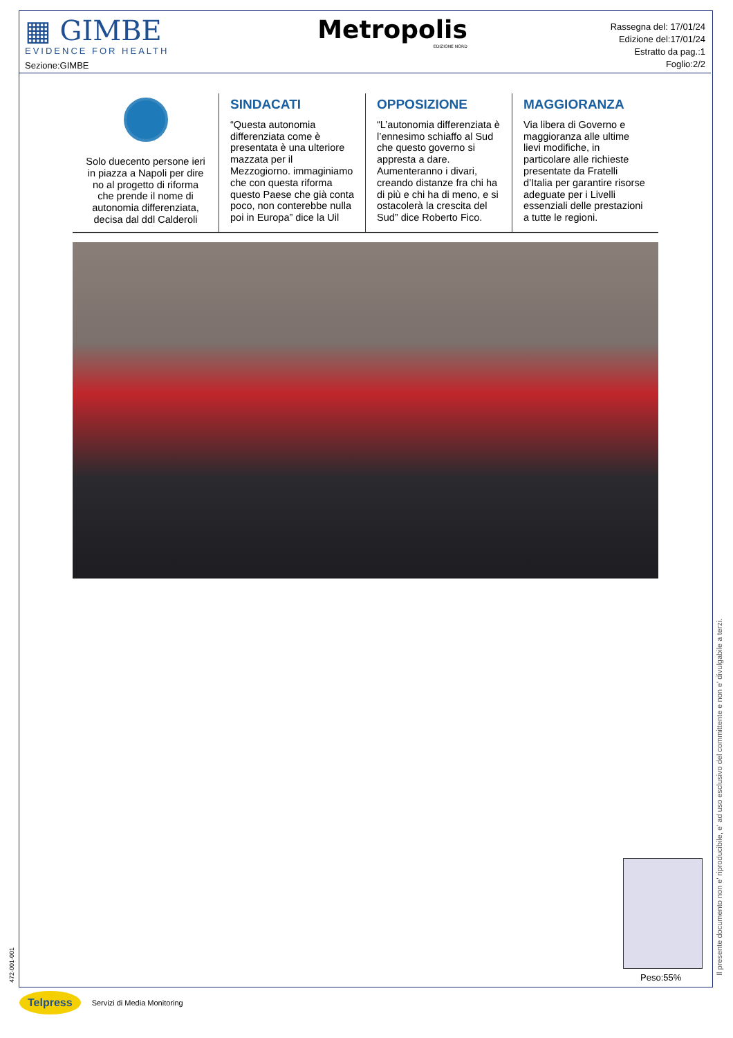▦ GIMBE
EVIDENCE FOR HEALTH
Sezione:GIMBE
Metropolis
EDIZIONE NORD
Rassegna del: 17/01/24
Edizione del:17/01/24
Estratto da pag.:1
Foglio:2/2
Solo duecento persone ieri in piazza a Napoli per dire no al progetto di riforma che prende il nome di autonomia differenziata, decisa dal ddl Calderoli
SINDACATI
“Questa autonomia differenziata come è presentata è una ulteriore mazzata per il Mezzogiorno. immaginiamo che con questa riforma questo Paese che già conta poco, non conterebbe nulla poi in Europa” dice la Uil
OPPOSIZIONE
“L’autonomia differenziata è l’ennesimo schiaffo al Sud che questo governo si appresta a dare. Aumenteranno i divari, creando distanze fra chi ha di più e chi ha di meno, e si ostacolerà la crescita del Sud” dice Roberto Fico.
MAGGIORANZA
Via libera di Governo e maggioranza alle ultime lievi modifiche, in particolare alle richieste presentate da Fratelli d’Italia per garantire risorse adeguate per i Livelli essenziali delle prestazioni a tutte le regioni.
Peso:55% Il presente documento non e' riproducibile, e' ad uso esclusivo del committente e non e' divulgabile a terzi.
472-001-001
Telpress Servizi di Media Monitoring